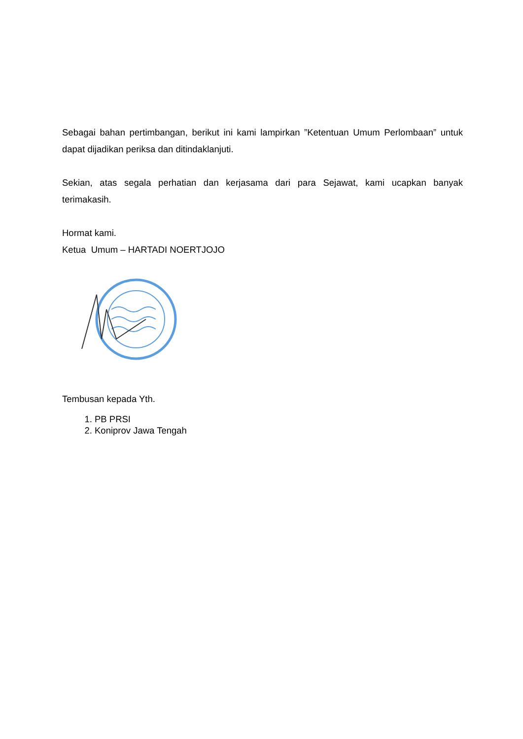Sebagai bahan pertimbangan, berikut ini kami lampirkan ”Ketentuan Umum Perlombaan” untuk dapat dijadikan periksa dan ditindaklanjuti.
Sekian, atas segala perhatian dan kerjasama dari para Sejawat, kami ucapkan banyak terimakasih.
Hormat kami.
Ketua Umum – HARTADI NOERTJOJO
Tembusan kepada Yth.
1. PB PRSI
2. Koniprov Jawa Tengah